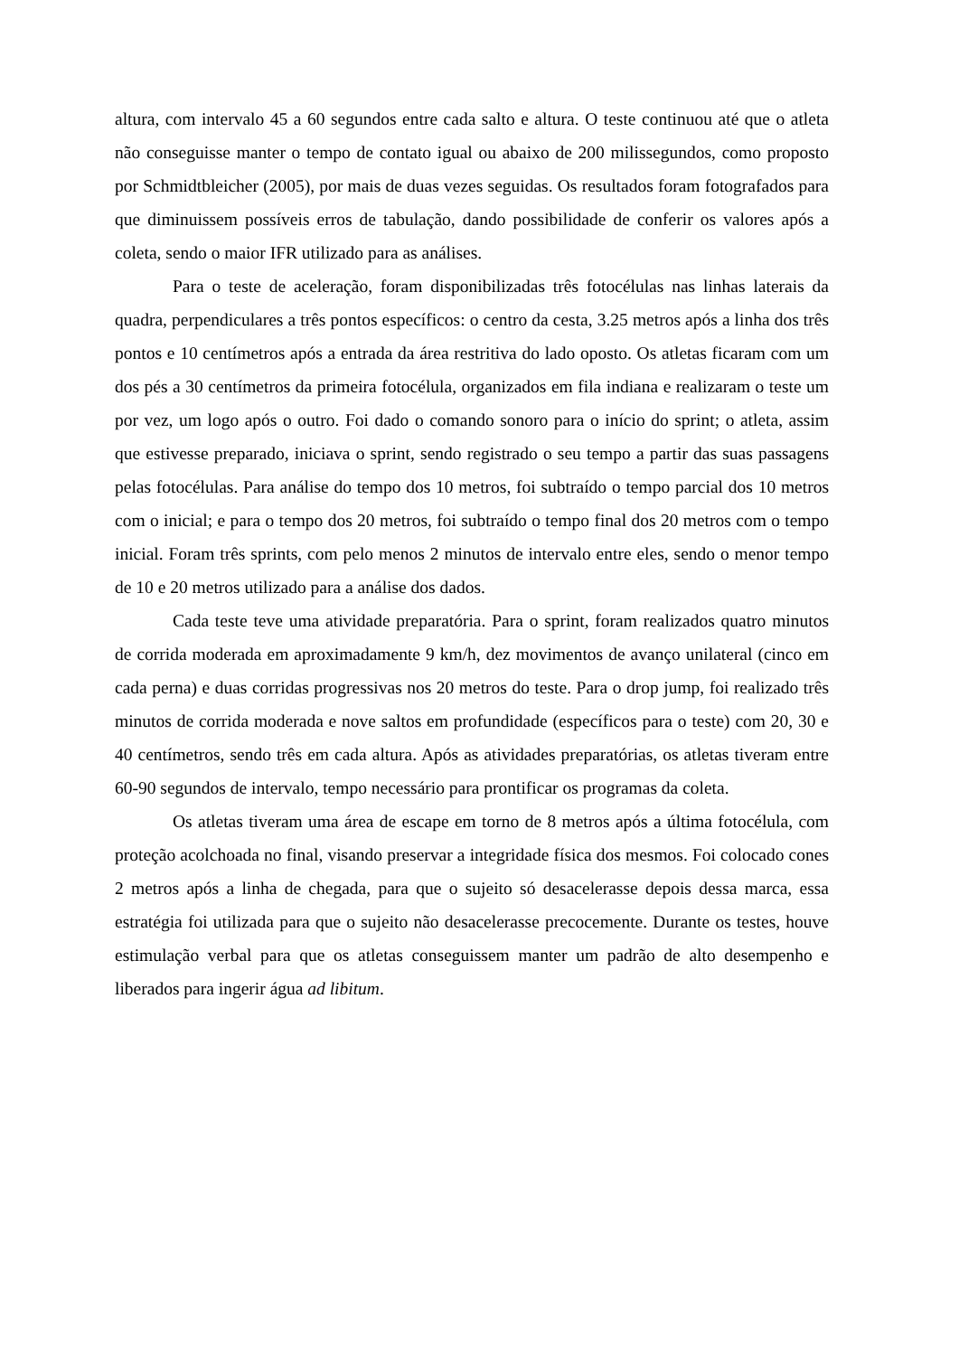altura, com intervalo 45 a 60 segundos entre cada salto e altura. O teste continuou até que o atleta não conseguisse manter o tempo de contato igual ou abaixo de 200 milissegundos, como proposto por Schmidtbleicher (2005), por mais de duas vezes seguidas. Os resultados foram fotografados para que diminuissem possíveis erros de tabulação, dando possibilidade de conferir os valores após a coleta, sendo o maior IFR utilizado para as análises.
Para o teste de aceleração, foram disponibilizadas três fotocélulas nas linhas laterais da quadra, perpendiculares a três pontos específicos: o centro da cesta, 3.25 metros após a linha dos três pontos e 10 centímetros após a entrada da área restritiva do lado oposto. Os atletas ficaram com um dos pés a 30 centímetros da primeira fotocélula, organizados em fila indiana e realizaram o teste um por vez, um logo após o outro. Foi dado o comando sonoro para o início do sprint; o atleta, assim que estivesse preparado, iniciava o sprint, sendo registrado o seu tempo a partir das suas passagens pelas fotocélulas. Para análise do tempo dos 10 metros, foi subtraído o tempo parcial dos 10 metros com o inicial; e para o tempo dos 20 metros, foi subtraído o tempo final dos 20 metros com o tempo inicial. Foram três sprints, com pelo menos 2 minutos de intervalo entre eles, sendo o menor tempo de 10 e 20 metros utilizado para a análise dos dados.
Cada teste teve uma atividade preparatória. Para o sprint, foram realizados quatro minutos de corrida moderada em aproximadamente 9 km/h, dez movimentos de avanço unilateral (cinco em cada perna) e duas corridas progressivas nos 20 metros do teste. Para o drop jump, foi realizado três minutos de corrida moderada e nove saltos em profundidade (específicos para o teste) com 20, 30 e 40 centímetros, sendo três em cada altura. Após as atividades preparatórias, os atletas tiveram entre 60-90 segundos de intervalo, tempo necessário para prontificar os programas da coleta.
Os atletas tiveram uma área de escape em torno de 8 metros após a última fotocélula, com proteção acolchoada no final, visando preservar a integridade física dos mesmos. Foi colocado cones 2 metros após a linha de chegada, para que o sujeito só desacelerasse depois dessa marca, essa estratégia foi utilizada para que o sujeito não desacelerasse precocemente. Durante os testes, houve estimulação verbal para que os atletas conseguissem manter um padrão de alto desempenho e liberados para ingerir água ad libitum.